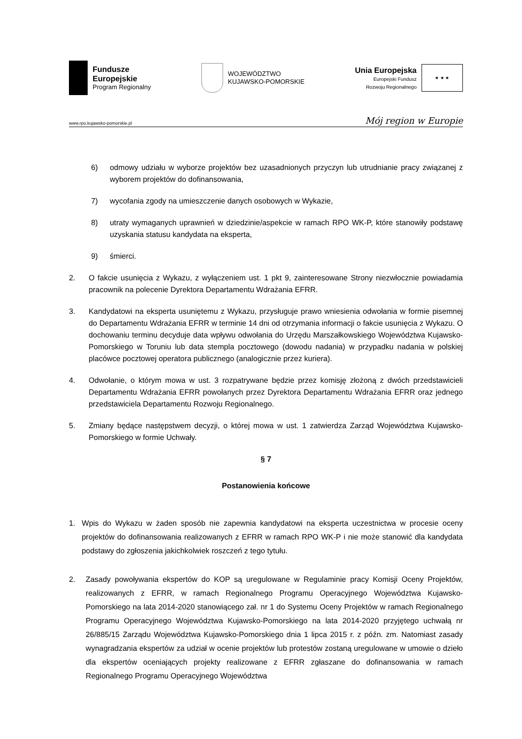Fundusze
Europejskie
Program Regionalny
WOJEWÓDZTWO
KUJAWSKO-POMORSKIE
Unia Europejska
Europejski Fundusz
Rozwoju Regionalnego
★ ★ ★
www.rpo.kujawsko-pomorskie.pl Mój region w Europie
6) odmowy udziału w wyborze projektów bez uzasadnionych przyczyn lub utrudnianie pracy związanej z wyborem projektów do dofinansowania,
7) wycofania zgody na umieszczenie danych osobowych w Wykazie,
8) utraty wymaganych uprawnień w dziedzinie/aspekcie w ramach RPO WK-P, które stanowiły podstawę uzyskania statusu kandydata na eksperta,
9) śmierci.
2. O fakcie usunięcia z Wykazu, z wyłączeniem ust. 1 pkt 9, zainteresowane Strony niezwłocznie powiadamia pracownik na polecenie Dyrektora Departamentu Wdrażania EFRR.
3. Kandydatowi na eksperta usuniętemu z Wykazu, przysługuje prawo wniesienia odwołania w formie pisemnej do Departamentu Wdrażania EFRR w terminie 14 dni od otrzymania informacji o fakcie usunięcia z Wykazu. O dochowaniu terminu decyduje data wpływu odwołania do Urzędu Marszałkowskiego Województwa Kujawsko-Pomorskiego w Toruniu lub data stempla pocztowego (dowodu nadania) w przypadku nadania w polskiej placówce pocztowej operatora publicznego (analogicznie przez kuriera).
4. Odwołanie, o którym mowa w ust. 3 rozpatrywane będzie przez komisję złożoną z dwóch przedstawicieli Departamentu Wdrażania EFRR powołanych przez Dyrektora Departamentu Wdrażania EFRR oraz jednego przedstawiciela Departamentu Rozwoju Regionalnego.
5. Zmiany będące następstwem decyzji, o której mowa w ust. 1 zatwierdza Zarząd Województwa Kujawsko-Pomorskiego w formie Uchwały.
§ 7
Postanowienia końcowe
1. Wpis do Wykazu w żaden sposób nie zapewnia kandydatowi na eksperta uczestnictwa w procesie oceny projektów do dofinansowania realizowanych z EFRR w ramach RPO WK-P i nie może stanowić dla kandydata podstawy do zgłoszenia jakichkolwiek roszczeń z tego tytułu.
2. Zasady powoływania ekspertów do KOP są uregulowane w Regulaminie pracy Komisji Oceny Projektów, realizowanych z EFRR, w ramach Regionalnego Programu Operacyjnego Województwa Kujawsko-Pomorskiego na lata 2014-2020 stanowiącego zał. nr 1 do Systemu Oceny Projektów w ramach Regionalnego Programu Operacyjnego Województwa Kujawsko-Pomorskiego na lata 2014-2020 przyjętego uchwałą nr 26/885/15 Zarządu Województwa Kujawsko-Pomorskiego dnia 1 lipca 2015 r. z późn. zm. Natomiast zasady wynagradzania ekspertów za udział w ocenie projektów lub protestów zostaną uregulowane w umowie o dzieło dla ekspertów oceniających projekty realizowane z EFRR zgłaszane do dofinansowania w ramach Regionalnego Programu Operacyjnego Województwa